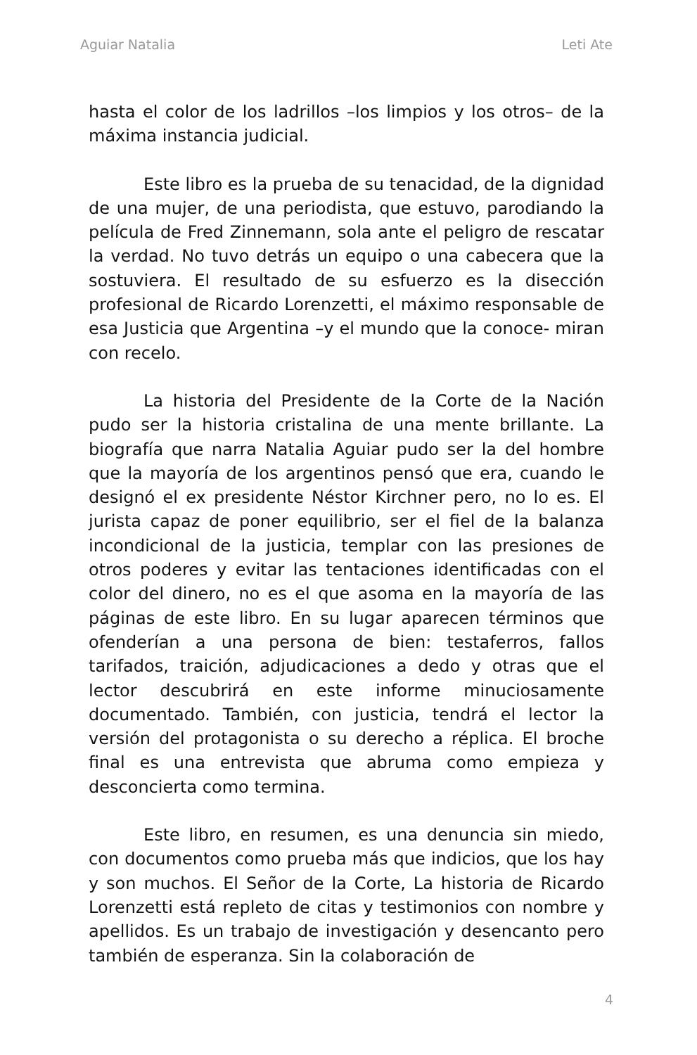Aguiar Natalia Leti Ate
hasta el color de los ladrillos –los limpios y los otros– de la máxima instancia judicial.
Este libro es la prueba de su tenacidad, de la dignidad de una mujer, de una periodista, que estuvo, parodiando la película de Fred Zinnemann, sola ante el peligro de rescatar la verdad. No tuvo detrás un equipo o una cabecera que la sostuviera. El resultado de su esfuerzo es la disección profesional de Ricardo Lorenzetti, el máximo responsable de esa Justicia que Argentina –y el mundo que la conoce- miran con recelo.
La historia del Presidente de la Corte de la Nación pudo ser la historia cristalina de una mente brillante. La biografía que narra Natalia Aguiar pudo ser la del hombre que la mayoría de los argentinos pensó que era, cuando le designó el ex presidente Néstor Kirchner pero, no lo es. El jurista capaz de poner equilibrio, ser el fiel de la balanza incondicional de la justicia, templar con las presiones de otros poderes y evitar las tentaciones identificadas con el color del dinero, no es el que asoma en la mayoría de las páginas de este libro. En su lugar aparecen términos que ofenderían a una persona de bien: testaferros, fallos tarifados, traición, adjudicaciones a dedo y otras que el lector descubrirá en este informe minuciosamente documentado. También, con justicia, tendrá el lector la versión del protagonista o su derecho a réplica. El broche final es una entrevista que abruma como empieza y desconcierta como termina.
Este libro, en resumen, es una denuncia sin miedo, con documentos como prueba más que indicios, que los hay y son muchos. El Señor de la Corte, La historia de Ricardo Lorenzetti está repleto de citas y testimonios con nombre y apellidos. Es un trabajo de investigación y desencanto pero también de esperanza. Sin la colaboración de
4